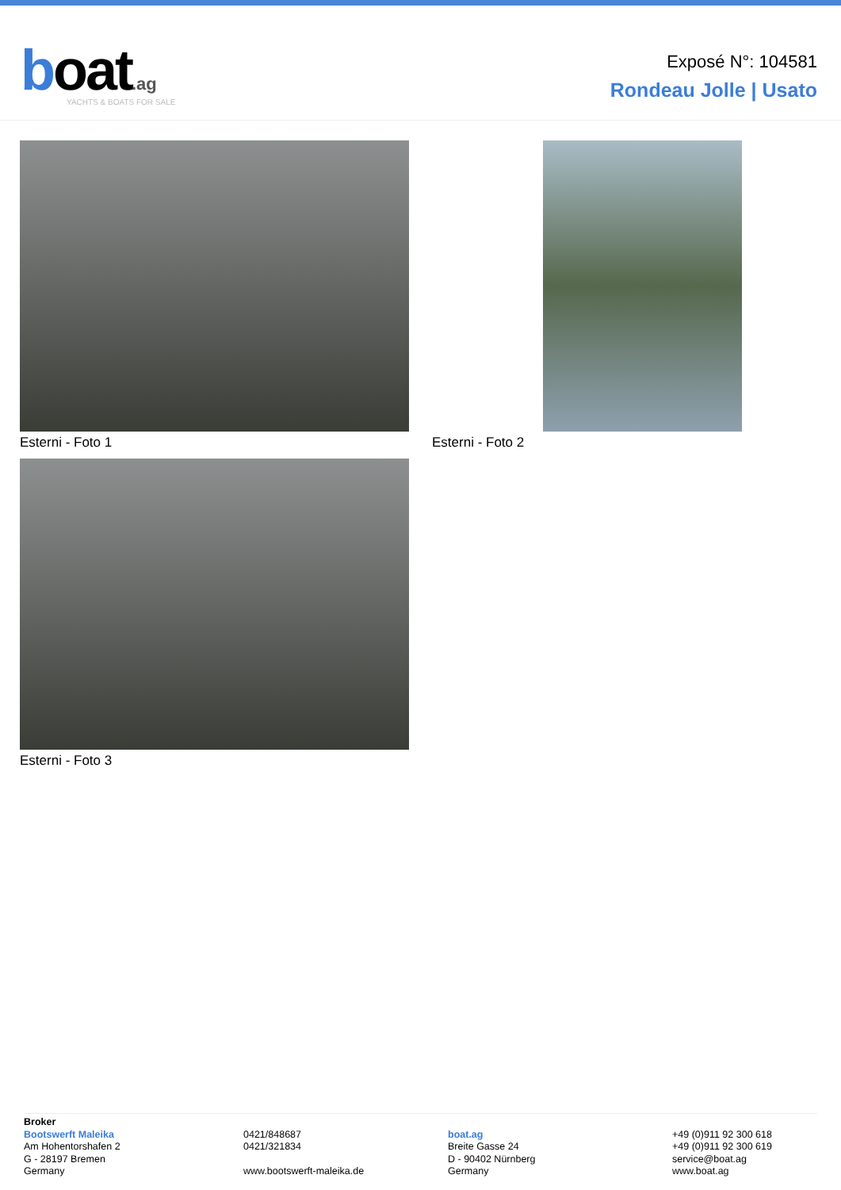boat.ag
YACHTS & BOATS FOR SALE
Exposé N°: 104581
Rondeau Jolle | Usato
Esterni - Foto 1
Esterni - Foto 2
Esterni - Foto 3
Broker
Bootswerft Maleika
Am Hohentorshafen 2
G - 28197 Bremen
Germany
0421/848687
0421/321834
www.bootswerft-maleika.de
boat.ag
Breite Gasse 24
D - 90402 Nürnberg
Germany
+49 (0)911 92 300 618
+49 (0)911 92 300 619
service@boat.ag
www.boat.ag